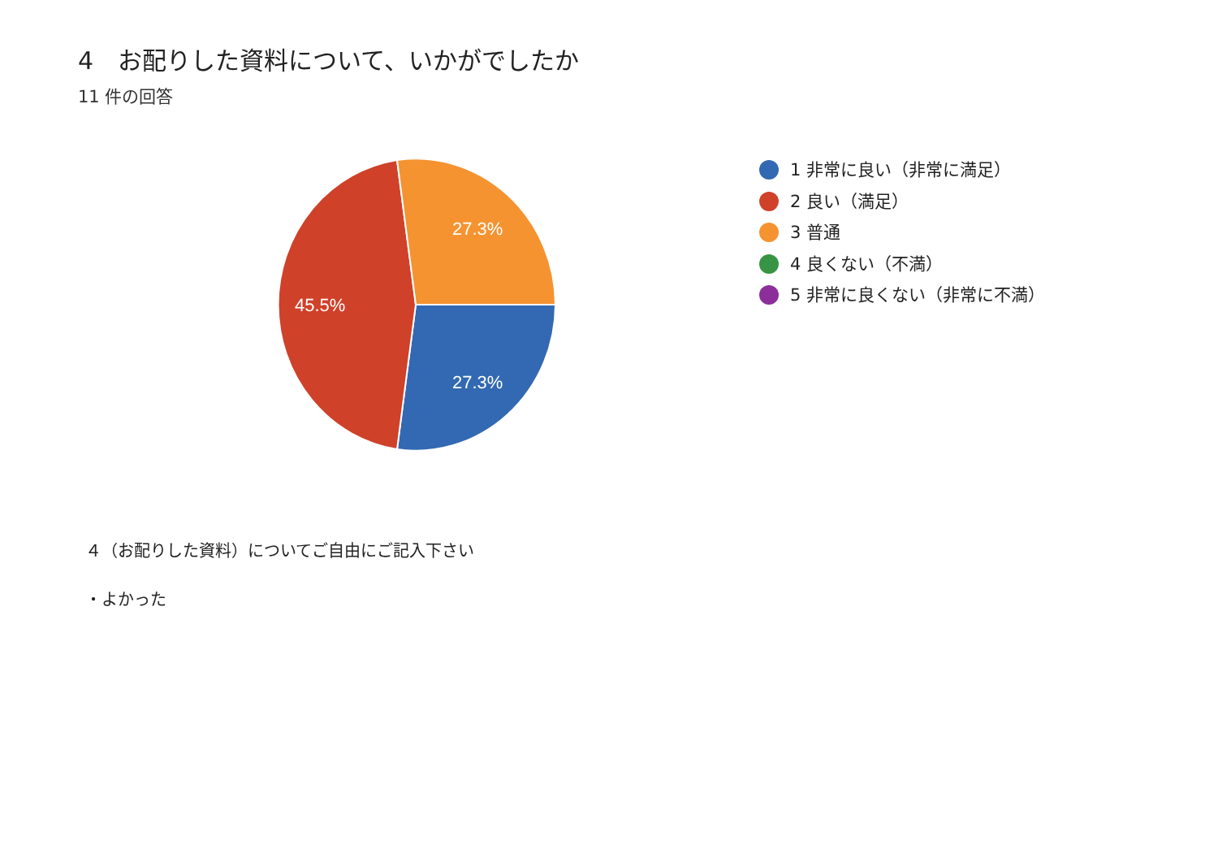4　お配りした資料について、いかがでしたか
11 件の回答
27.3%
27.3%
45.5%
1 非常に良い（非常に満足）
2 良い（満足）
3 普通
4 良くない（不満）
5 非常に良くない（非常に不満）
４（お配りした資料）についてご自由にご記入下さい
・よかった